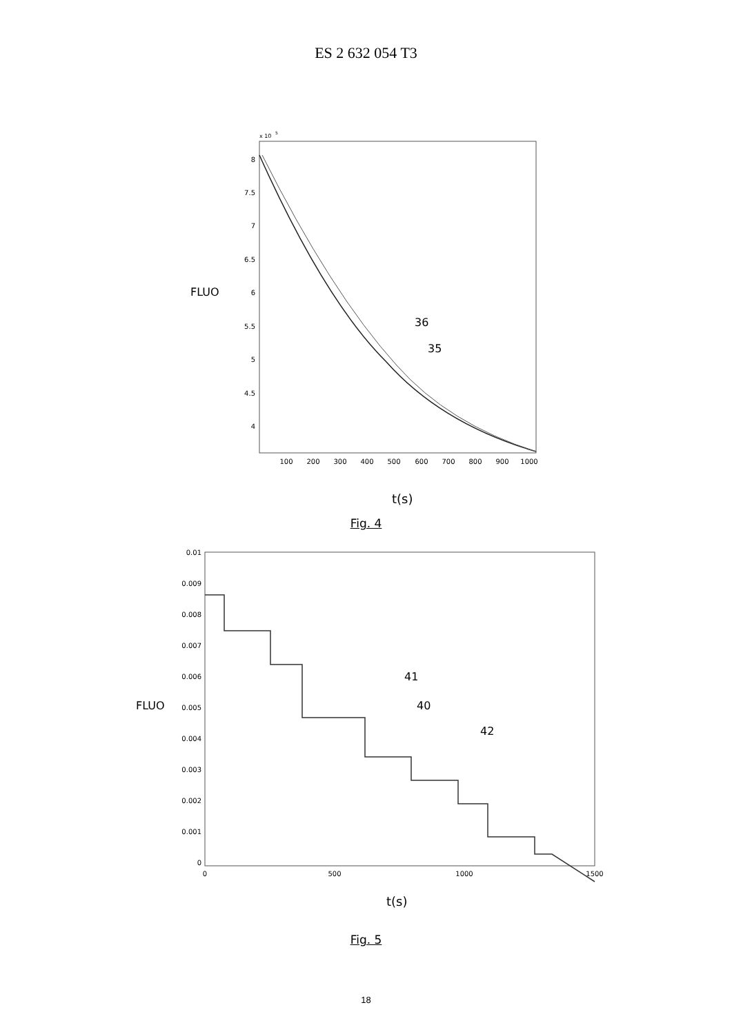ES 2 632 054 T3
x 10
5
8
7.5
7
6.5
6
5.5
5
4.5
4
100
200
300
400
500
600
700
800
900
1000
FLUO
36
35
t(s)
Fig. 4
0.01
0.009
0.008
0.007
0.006
0.005
0.004
0.003
0.002
0.001
0
0
500
1000
1500
FLUO
41
40
42
t(s)
Fig. 5
18